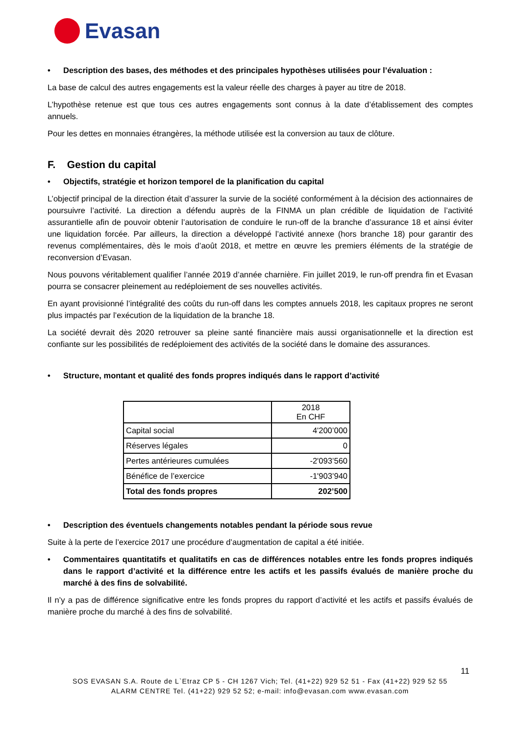Evasan
• Description des bases, des méthodes et des principales hypothèses utilisées pour l’évaluation :
La base de calcul des autres engagements est la valeur réelle des charges à payer au titre de 2018.
L’hypothèse retenue est que tous ces autres engagements sont connus à la date d’établissement des comptes annuels.
Pour les dettes en monnaies étrangères, la méthode utilisée est la conversion au taux de clôture.
F. Gestion du capital
• Objectifs, stratégie et horizon temporel de la planification du capital
L’objectif principal de la direction était d’assurer la survie de la société conformément à la décision des actionnaires de poursuivre l’activité. La direction a défendu auprès de la FINMA un plan crédible de liquidation de l’activité assurantielle afin de pouvoir obtenir l’autorisation de conduire le run-off de la branche d’assurance 18 et ainsi éviter une liquidation forcée. Par ailleurs, la direction a développé l’activité annexe (hors branche 18) pour garantir des revenus complémentaires, dès le mois d’août 2018, et mettre en œuvre les premiers éléments de la stratégie de reconversion d’Evasan.
Nous pouvons véritablement qualifier l’année 2019 d’année charnière. Fin juillet 2019, le run-off prendra fin et Evasan pourra se consacrer pleinement au redéploiement de ses nouvelles activités.
En ayant provisionné l’intégralité des coûts du run-off dans les comptes annuels 2018, les capitaux propres ne seront plus impactés par l’exécution de la liquidation de la branche 18.
La société devrait dès 2020 retrouver sa pleine santé financière mais aussi organisationnelle et la direction est confiante sur les possibilités de redéploiement des activités de la société dans le domaine des assurances.
• Structure, montant et qualité des fonds propres indiqués dans le rapport d’activité
| | 2018 En CHF |
| Capital social | 4'200’000 |
| Réserves légales | 0 |
| Pertes antérieures cumulées | -2'093’560 |
| Bénéfice de l’exercice | -1'903’940 |
| Total des fonds propres | 202’500 |
• Description des éventuels changements notables pendant la période sous revue
Suite à la perte de l’exercice 2017 une procédure d’augmentation de capital a été initiée.
• Commentaires quantitatifs et qualitatifs en cas de différences notables entre les fonds propres indiqués dans le rapport d’activité et la différence entre les actifs et les passifs évalués de manière proche du marché à des fins de solvabilité.
Il n’y a pas de différence significative entre les fonds propres du rapport d’activité et les actifs et passifs évalués de manière proche du marché à des fins de solvabilité.
11
SOS EVASAN S.A. Route de L`Etraz CP 5 - CH 1267 Vich; Tel. (41+22) 929 52 51 - Fax (41+22) 929 52 55
ALARM CENTRE Tel. (41+22) 929 52 52; e-mail: info@evasan.com www.evasan.com